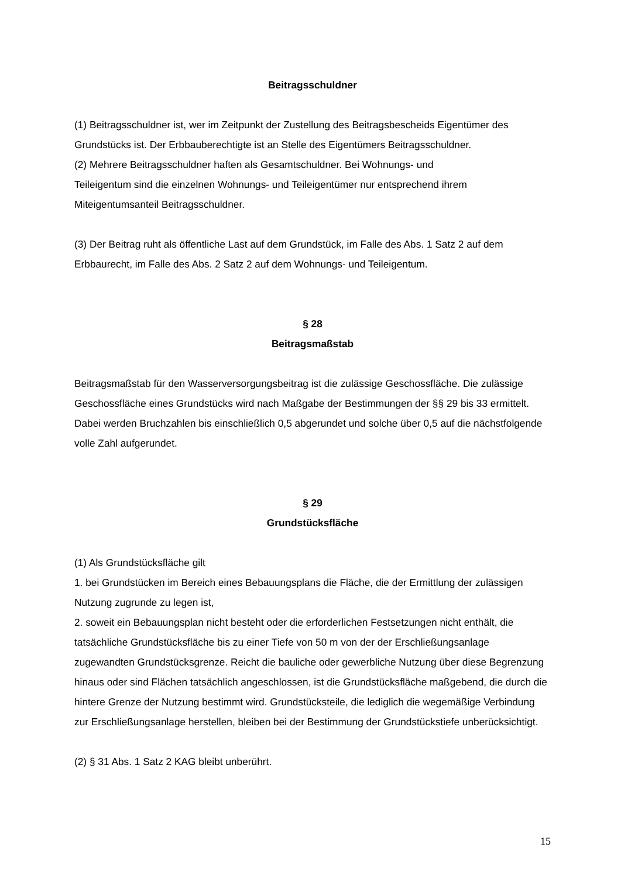Beitragsschuldner
(1) Beitragsschuldner ist, wer im Zeitpunkt der Zustellung des Beitragsbescheids Eigentümer des Grundstücks ist. Der Erbbauberechtigte ist an Stelle des Eigentümers Beitragsschuldner.
(2) Mehrere Beitragsschuldner haften als Gesamtschuldner. Bei Wohnungs- und
Teileigentum sind die einzelnen Wohnungs- und Teileigentümer nur entsprechend ihrem Miteigentumsanteil Beitragsschuldner.
(3) Der Beitrag ruht als öffentliche Last auf dem Grundstück, im Falle des Abs. 1 Satz 2 auf dem Erbbaurecht, im Falle des Abs. 2 Satz 2 auf dem Wohnungs- und Teileigentum.
§ 28
Beitragsmaßstab
Beitragsmaßstab für den Wasserversorgungsbeitrag ist die zulässige Geschossfläche. Die zulässige Geschossfläche eines Grundstücks wird nach Maßgabe der Bestimmungen der §§ 29 bis 33 ermittelt. Dabei werden Bruchzahlen bis einschließlich 0,5 abgerundet und solche über 0,5 auf die nächstfolgende volle Zahl aufgerundet.
§ 29
Grundstücksfläche
(1) Als Grundstücksfläche gilt
1. bei Grundstücken im Bereich eines Bebauungsplans die Fläche, die der Ermittlung der zulässigen Nutzung zugrunde zu legen ist,
2. soweit ein Bebauungsplan nicht besteht oder die erforderlichen Festsetzungen nicht enthält, die tatsächliche Grundstücksfläche bis zu einer Tiefe von 50 m von der der Erschließungsanlage zugewandten Grundstücksgrenze. Reicht die bauliche oder gewerbliche Nutzung über diese Begrenzung hinaus oder sind Flächen tatsächlich angeschlossen, ist die Grundstücksfläche maßgebend, die durch die hintere Grenze der Nutzung bestimmt wird. Grundstücksteile, die lediglich die wegemäßige Verbindung zur Erschließungsanlage herstellen, bleiben bei der Bestimmung der Grundstückstiefe unberücksichtigt.
(2) § 31 Abs. 1 Satz 2 KAG bleibt unberührt.
15